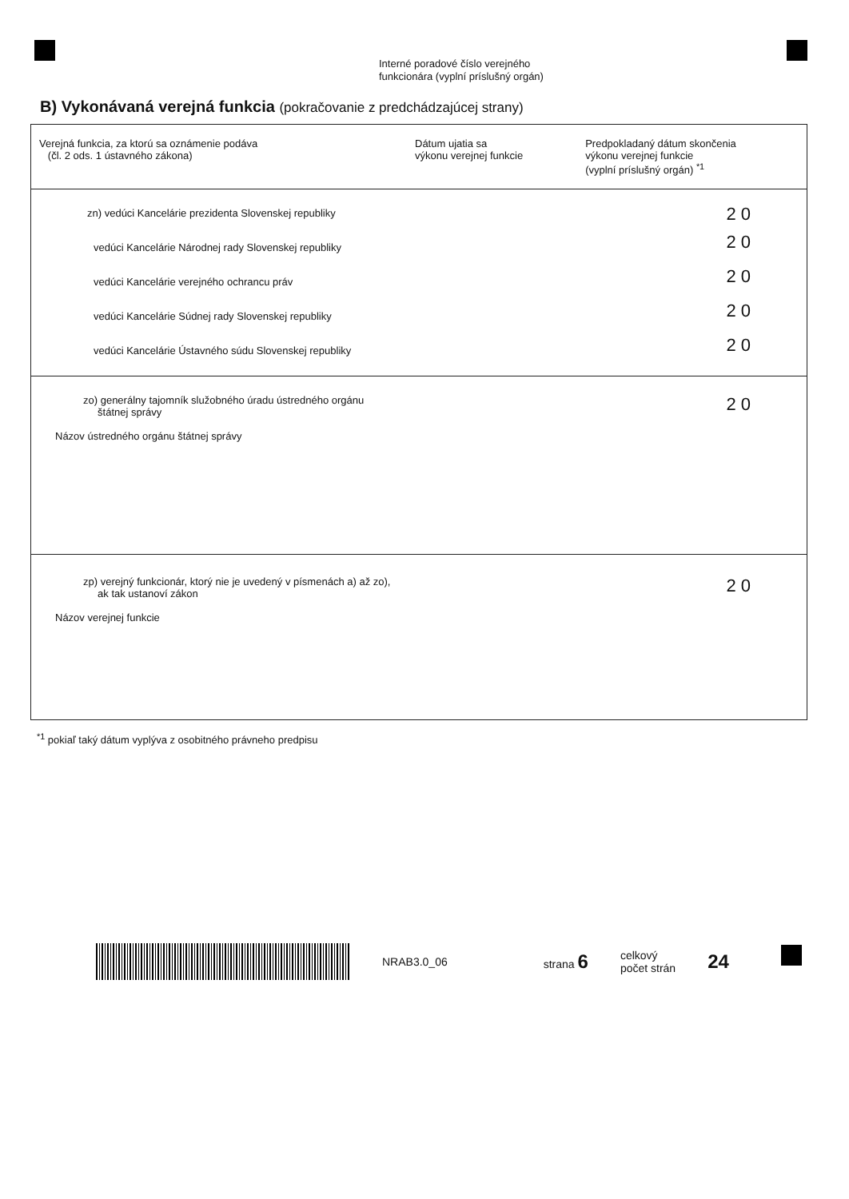Interné poradové číslo verejného
funkcionára (vyplní príslušný orgán)
B) Vykonávaná verejná funkcia (pokračovanie z predchádzajúcej strany)
| Verejná funkcia, za ktorú sa oznámenie podáva (čl. 2 ods. 1 ústavného zákona) | Dátum ujatia sa výkonu verejnej funkcie | Predpokladaný dátum skončenia výkonu verejnej funkcie (vyplní príslušný orgán) <sup>*1</sup> |
| --- | --- | --- |
| zn) vedúci Kancelárie prezidenta Slovenskej republiky | | 2 0 |
| vedúci Kancelárie Národnej rady Slovenskej republiky | | 2 0 |
| vedúci Kancelárie verejného ochrancu práv | | 2 0 |
| vedúci Kancelárie Súdnej rady Slovenskej republiky | | 2 0 |
| vedúci Kancelárie Ústavného súdu Slovenskej republiky | | 2 0 |
| zo) generálny tajomník služobného úradu ústredného orgánu štátnej správy Názov ústredného orgánu štátnej správy | | 2 0 |
| zp) verejný funkcionár, ktorý nie je uvedený v písmenách a) až zo), ak tak ustanoví zákon Názov verejnej funkcie | | 2 0 |
<sup>*1</sup> pokiaľ taký dátum vyplýva z osobitného právneho predpisu
NRAB3.0_06 strana 6 celkový
počet strán 24